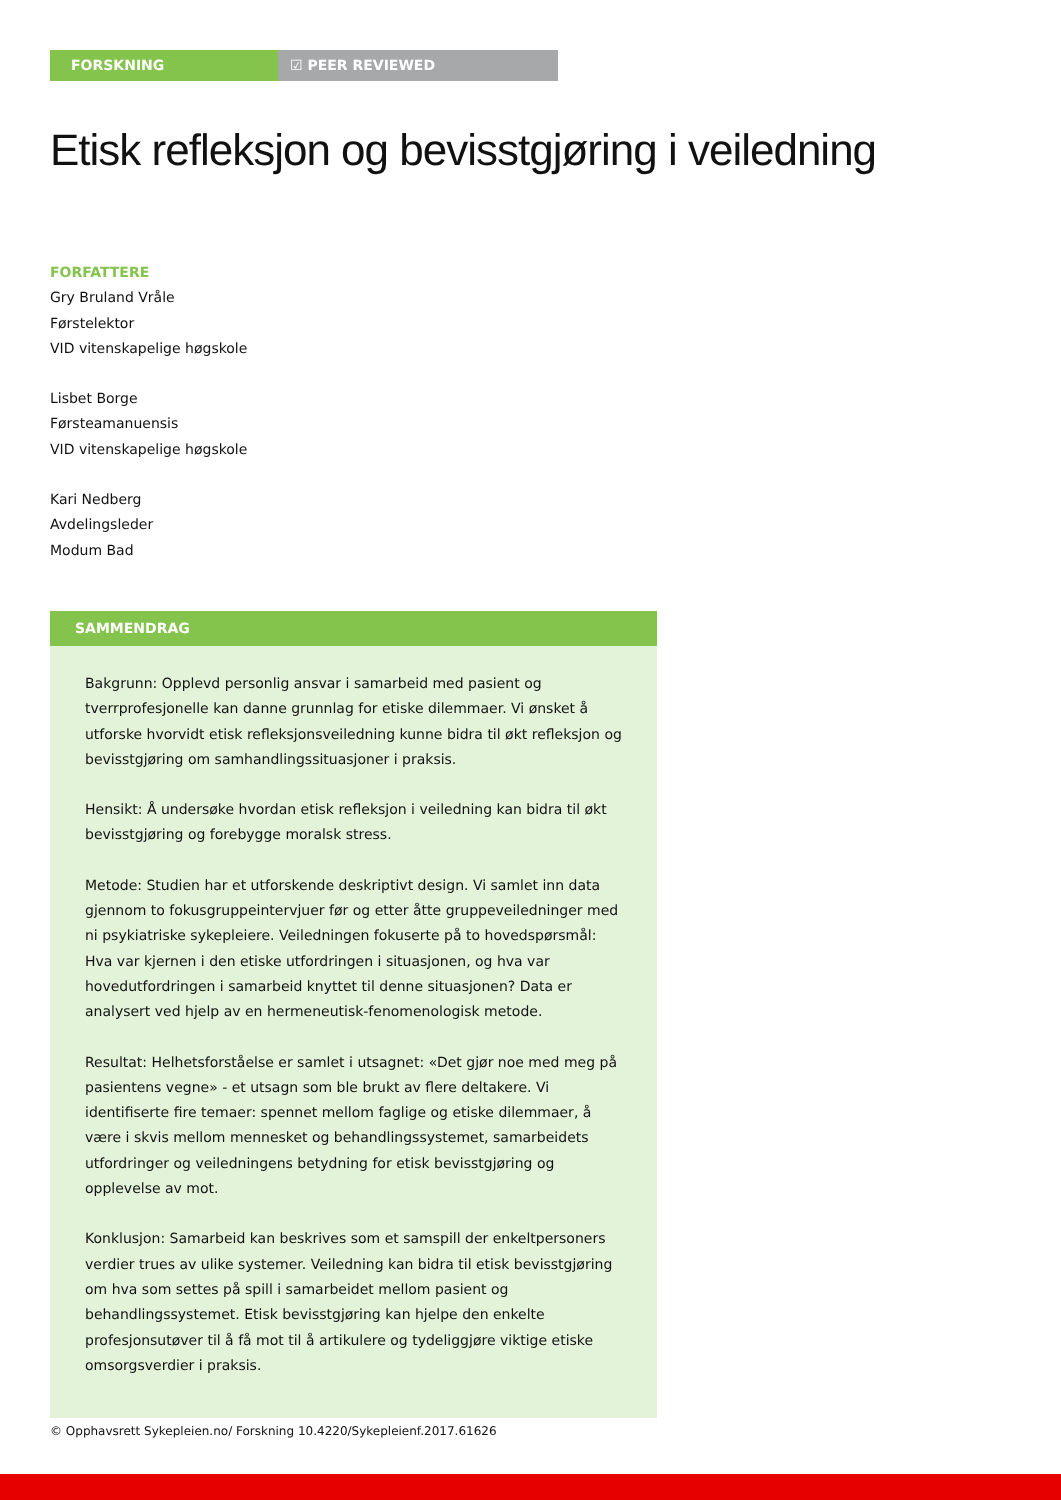FORSKNING ☑ PEER REVIEWED
Etisk refleksjon og bevisstgjøring i veiledning
FORFATTERE
Gry Bruland Vråle
Førstelektor
VID vitenskapelige høgskole
Lisbet Borge
Førsteamanuensis
VID vitenskapelige høgskole
Kari Nedberg
Avdelingsleder
Modum Bad
SAMMENDRAG
Bakgrunn: Opplevd personlig ansvar i samarbeid med pasient og tverrprofesjonelle kan danne grunnlag for etiske dilemmaer. Vi ønsket å utforske hvorvidt etisk refleksjonsveiledning kunne bidra til økt refleksjon og bevisstgjøring om samhandlingssituasjoner i praksis.
Hensikt: Å undersøke hvordan etisk refleksjon i veiledning kan bidra til økt bevisstgjøring og forebygge moralsk stress.
Metode: Studien har et utforskende deskriptivt design. Vi samlet inn data gjennom to fokusgruppeintervjuer før og etter åtte gruppeveiledninger med ni psykiatriske sykepleiere. Veiledningen fokuserte på to hovedspørsmål: Hva var kjernen i den etiske utfordringen i situasjonen, og hva var hovedutfordringen i samarbeid knyttet til denne situasjonen? Data er analysert ved hjelp av en hermeneutisk-fenomenologisk metode.
Resultat: Helhetsforståelse er samlet i utsagnet: «Det gjør noe med meg på pasientens vegne» - et utsagn som ble brukt av flere deltakere. Vi identifiserte fire temaer: spennet mellom faglige og etiske dilemmaer, å være i skvis mellom mennesket og behandlingssystemet, samarbeidets utfordringer og veiledningens betydning for etisk bevisstgjøring og opplevelse av mot.
Konklusjon: Samarbeid kan beskrives som et samspill der enkeltpersoners verdier trues av ulike systemer. Veiledning kan bidra til etisk bevisstgjøring om hva som settes på spill i samarbeidet mellom pasient og behandlingssystemet. Etisk bevisstgjøring kan hjelpe den enkelte profesjonsutøver til å få mot til å artikulere og tydeliggjøre viktige etiske omsorgsverdier i praksis.
© Opphavsrett Sykepleien.no/ Forskning 10.4220/Sykepleienf.2017.61626